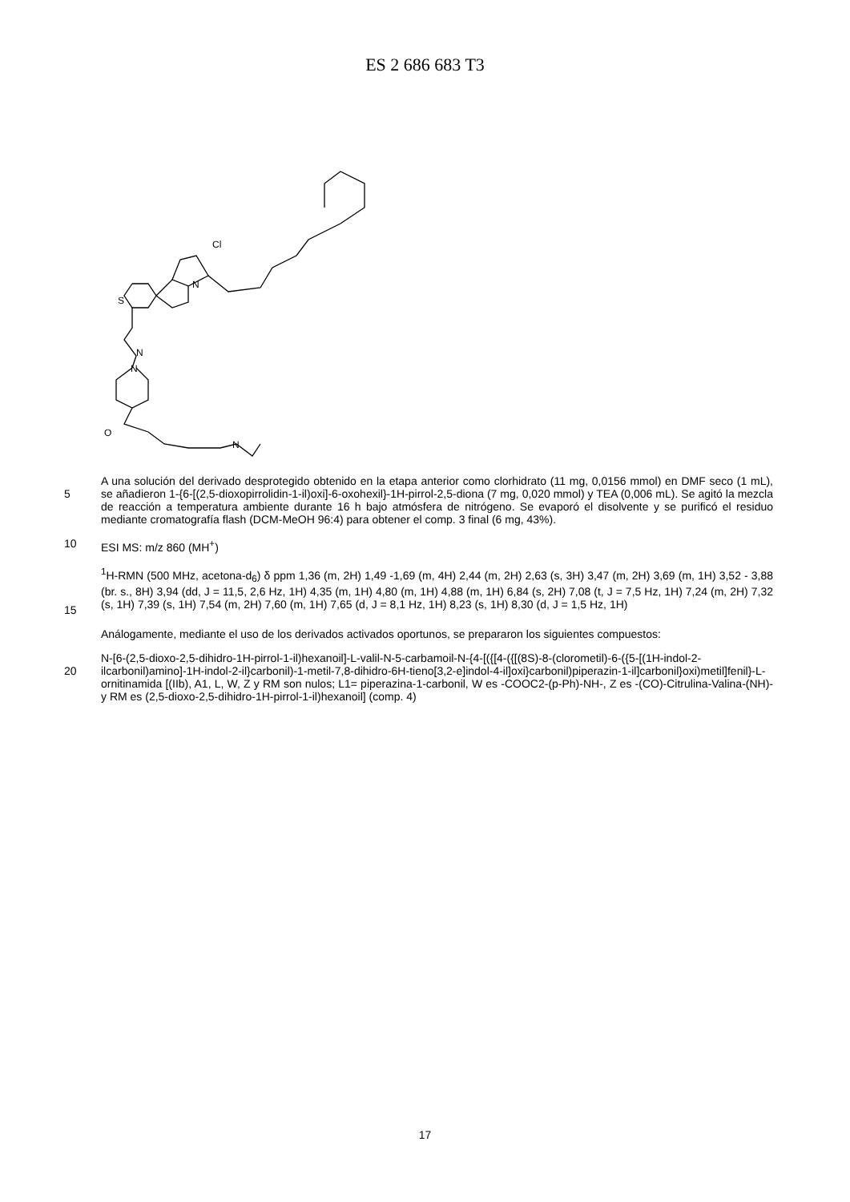ES 2 686 683 T3
S
N
Cl
N
N
O
N
5
A una solución del derivado desprotegido obtenido en la etapa anterior como clorhidrato (11 mg, 0,0156 mmol) en DMF seco (1 mL), se añadieron 1-{6-[(2,5-dioxopirrolidin-1-il)oxi]-6-oxohexil}-1H-pirrol-2,5-diona (7 mg, 0,020 mmol) y TEA (0,006 mL). Se agitó la mezcla de reacción a temperatura ambiente durante 16 h bajo atmósfera de nitrógeno. Se evaporó el disolvente y se purificó el residuo mediante cromatografía flash (DCM-MeOH 96:4) para obtener el comp. 3 final (6 mg, 43%).
10
ESI MS: m/z 860 (MH<sup>+</sup>)
15
<sup>1</sup>H-RMN (500 MHz, acetona-d<sub>6</sub>) δ ppm 1,36 (m, 2H) 1,49 -1,69 (m, 4H) 2,44 (m, 2H) 2,63 (s, 3H) 3,47 (m, 2H) 3,69 (m, 1H) 3,52 - 3,88 (br. s., 8H) 3,94 (dd, J = 11,5, 2,6 Hz, 1H) 4,35 (m, 1H) 4,80 (m, 1H) 4,88 (m, 1H) 6,84 (s, 2H) 7,08 (t, J = 7,5 Hz, 1H) 7,24 (m, 2H) 7,32 (s, 1H) 7,39 (s, 1H) 7,54 (m, 2H) 7,60 (m, 1H) 7,65 (d, J = 8,1 Hz, 1H) 8,23 (s, 1H) 8,30 (d, J = 1,5 Hz, 1H)
Análogamente, mediante el uso de los derivados activados oportunos, se prepararon los siguientes compuestos:
20
N-[6-(2,5-dioxo-2,5-dihidro-1H-pirrol-1-il)hexanoil]-L-valil-N-5-carbamoil-N-{4-[({[4-({[(8S)-8-(clorometil)-6-({5-[(1H-indol-2-ilcarbonil)amino]-1H-indol-2-il}carbonil)-1-metil-7,8-dihidro-6H-tieno[3,2-e]indol-4-il]oxi}carbonil)piperazin-1-il]carbonil}oxi)metil]fenil}-L-ornitinamida [(IIb), A1, L, W, Z y RM son nulos; L1= piperazina-1-carbonil, W es -COOC2-(p-Ph)-NH-, Z es -(CO)-Citrulina-Valina-(NH)- y RM es (2,5-dioxo-2,5-dihidro-1H-pirrol-1-il)hexanoil] (comp. 4)
17